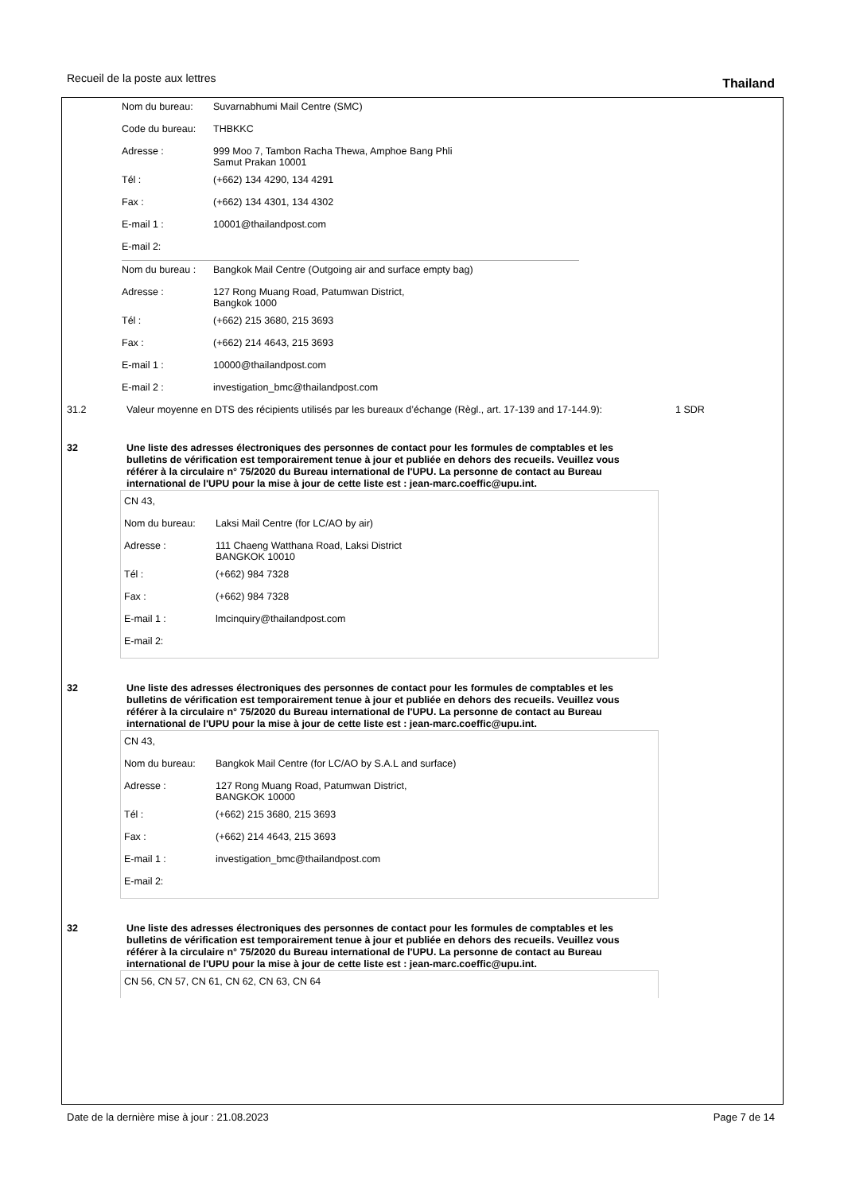Recueil de la poste aux lettres Thailand
Nom du bureau: Suvarnabhumi Mail Centre (SMC)
Code du bureau: THBKKC
Adresse : 999 Moo 7, Tambon Racha Thewa, Amphoe Bang Phli
Samut Prakan 10001
Tél : (+662) 134 4290, 134 4291
Fax : (+662) 134 4301, 134 4302
E-mail 1 : 10001@thailandpost.com
E-mail 2:
Nom du bureau : Bangkok Mail Centre (Outgoing air and surface empty bag)
Adresse : 127 Rong Muang Road, Patumwan District,
Bangkok 1000
Tél : (+662) 215 3680, 215 3693
Fax : (+662) 214 4643, 215 3693
E-mail 1 : 10000@thailandpost.com
E-mail 2 : investigation_bmc@thailandpost.com
31.2 Valeur moyenne en DTS des récipients utilisés par les bureaux d’échange (Règl., art. 17-139 and 17-144.9):
1 SDR
32
Une liste des adresses électroniques des personnes de contact pour les formules de comptables et les bulletins de vérification est temporairement tenue à jour et publiée en dehors des recueils. Veuillez vous référer à la circulaire n° 75/2020 du Bureau international de l'UPU. La personne de contact au Bureau international de l'UPU pour la mise à jour de cette liste est : jean-marc.coeffic@upu.int.
CN 43,
Nom du bureau: Laksi Mail Centre (for LC/AO by air)
Adresse : 111 Chaeng Watthana Road, Laksi District
BANGKOK 10010
Tél : (+662) 984 7328
Fax : (+662) 984 7328
E-mail 1 : lmcinquiry@thailandpost.com
E-mail 2:
32
Une liste des adresses électroniques des personnes de contact pour les formules de comptables et les bulletins de vérification est temporairement tenue à jour et publiée en dehors des recueils. Veuillez vous référer à la circulaire n° 75/2020 du Bureau international de l'UPU. La personne de contact au Bureau international de l'UPU pour la mise à jour de cette liste est : jean-marc.coeffic@upu.int.
CN 43,
Nom du bureau: Bangkok Mail Centre (for LC/AO by S.A.L and surface)
Adresse : 127 Rong Muang Road, Patumwan District,
BANGKOK 10000
Tél : (+662) 215 3680, 215 3693
Fax : (+662) 214 4643, 215 3693
E-mail 1 : investigation_bmc@thailandpost.com
E-mail 2:
32
Une liste des adresses électroniques des personnes de contact pour les formules de comptables et les bulletins de vérification est temporairement tenue à jour et publiée en dehors des recueils. Veuillez vous référer à la circulaire n° 75/2020 du Bureau international de l'UPU. La personne de contact au Bureau international de l'UPU pour la mise à jour de cette liste est : jean-marc.coeffic@upu.int.
CN 56, CN 57, CN 61, CN 62, CN 63, CN 64
Date de la dernière mise à jour : 21.08.2023 Page 7 de 14